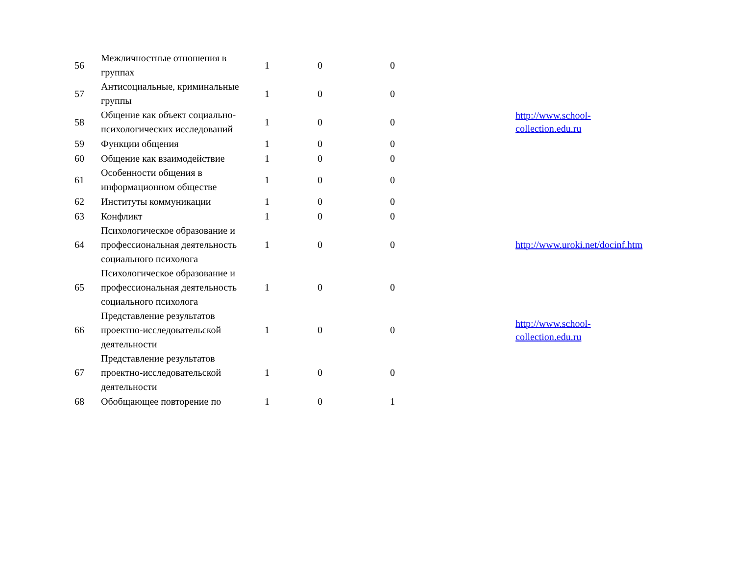| 56 | Межличностные отношения в группах | 1 | 0 | 0 | | |
| 57 | Антисоциальные, криминальные группы | 1 | 0 | 0 | | |
| 58 | Общение как объект социально-психологических исследований | 1 | 0 | 0 | | http://www.school- collection.edu.ru |
| 59 | Функции общения | 1 | 0 | 0 | | |
| 60 | Общение как взаимодействие | 1 | 0 | 0 | | |
| 61 | Особенности общения в информационном обществе | 1 | 0 | 0 | | |
| 62 | Институты коммуникации | 1 | 0 | 0 | | |
| 63 | Конфликт | 1 | 0 | 0 | | |
| 64 | Психологическое образование и профессиональная деятельность социального психолога | 1 | 0 | 0 | | http://www.uroki.net/docinf.htm |
| 65 | Психологическое образование и профессиональная деятельность социального психолога | 1 | 0 | 0 | | |
| 66 | Представление результатов проектно-исследовательской деятельности | 1 | 0 | 0 | | http://www.school- collection.edu.ru |
| 67 | Представление результатов проектно-исследовательской деятельности | 1 | 0 | 0 | | |
| 68 | Обобщающее повторение по | 1 | 0 | 1 | | |